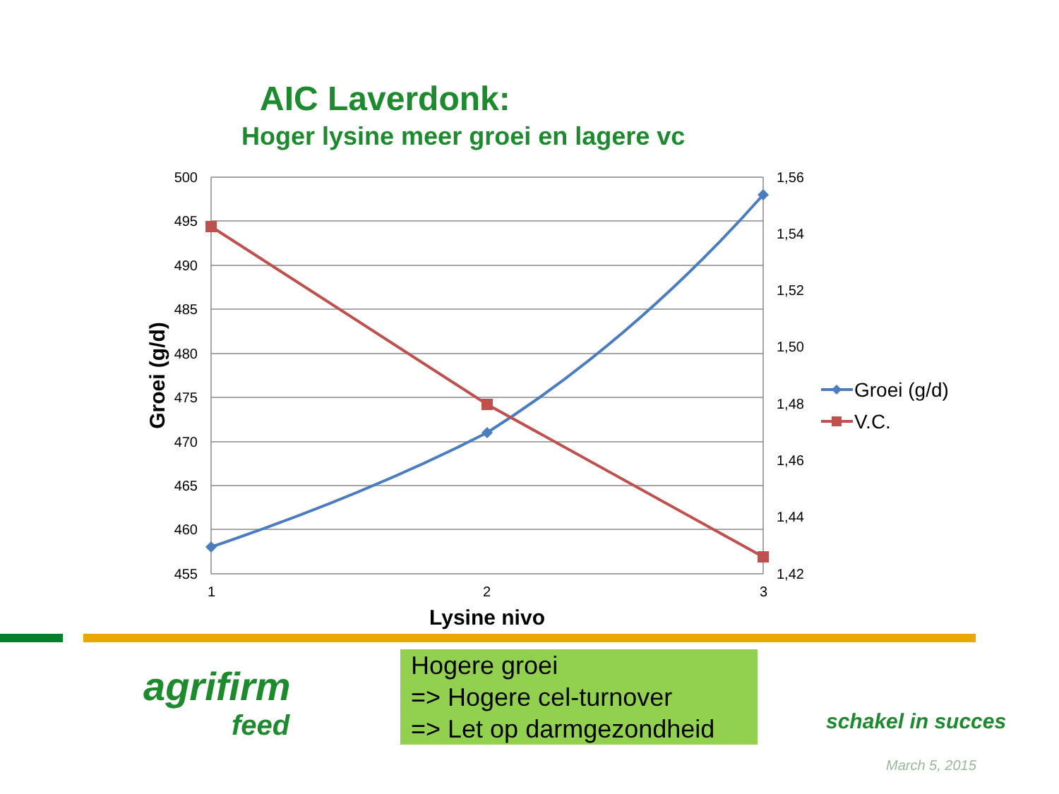AIC Laverdonk:
Hoger lysine meer groei en lagere vc
500
495
490
485
480
475
470
465
460
455
1,56
1,54
1,52
1,50
1,48
1,46
1,44
1,42
1
2
3
Lysine nivo
Groei (g/d)
Groei (g/d)
V.C.
agrifirm
feed
Hogere groei
=> Hogere cel-turnover
=> Let op darmgezondheid
schakel in succes
March 5, 2015